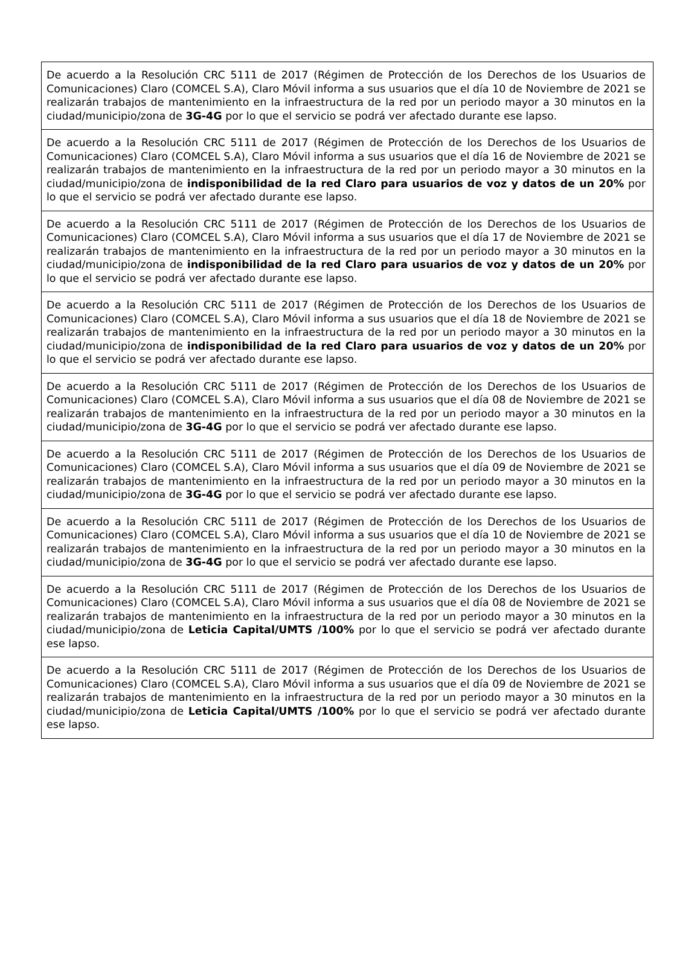| De acuerdo a la Resolución CRC 5111 de 2017 (Régimen de Protección de los Derechos de los Usuarios de Comunicaciones) Claro (COMCEL S.A), Claro Móvil informa a sus usuarios que el día 10 de Noviembre de 2021 se realizarán trabajos de mantenimiento en la infraestructura de la red por un periodo mayor a 30 minutos en la ciudad/municipio/zona de 3G-4G por lo que el servicio se podrá ver afectado durante ese lapso. |
| De acuerdo a la Resolución CRC 5111 de 2017 (Régimen de Protección de los Derechos de los Usuarios de Comunicaciones) Claro (COMCEL S.A), Claro Móvil informa a sus usuarios que el día 16 de Noviembre de 2021 se realizarán trabajos de mantenimiento en la infraestructura de la red por un periodo mayor a 30 minutos en la ciudad/municipio/zona de indisponibilidad de la red Claro para usuarios de voz y datos de un 20% por lo que el servicio se podrá ver afectado durante ese lapso. |
| De acuerdo a la Resolución CRC 5111 de 2017 (Régimen de Protección de los Derechos de los Usuarios de Comunicaciones) Claro (COMCEL S.A), Claro Móvil informa a sus usuarios que el día 17 de Noviembre de 2021 se realizarán trabajos de mantenimiento en la infraestructura de la red por un periodo mayor a 30 minutos en la ciudad/municipio/zona de indisponibilidad de la red Claro para usuarios de voz y datos de un 20% por lo que el servicio se podrá ver afectado durante ese lapso. |
| De acuerdo a la Resolución CRC 5111 de 2017 (Régimen de Protección de los Derechos de los Usuarios de Comunicaciones) Claro (COMCEL S.A), Claro Móvil informa a sus usuarios que el día 18 de Noviembre de 2021 se realizarán trabajos de mantenimiento en la infraestructura de la red por un periodo mayor a 30 minutos en la ciudad/municipio/zona de indisponibilidad de la red Claro para usuarios de voz y datos de un 20% por lo que el servicio se podrá ver afectado durante ese lapso. |
| De acuerdo a la Resolución CRC 5111 de 2017 (Régimen de Protección de los Derechos de los Usuarios de Comunicaciones) Claro (COMCEL S.A), Claro Móvil informa a sus usuarios que el día 08 de Noviembre de 2021 se realizarán trabajos de mantenimiento en la infraestructura de la red por un periodo mayor a 30 minutos en la ciudad/municipio/zona de 3G-4G por lo que el servicio se podrá ver afectado durante ese lapso. |
| De acuerdo a la Resolución CRC 5111 de 2017 (Régimen de Protección de los Derechos de los Usuarios de Comunicaciones) Claro (COMCEL S.A), Claro Móvil informa a sus usuarios que el día 09 de Noviembre de 2021 se realizarán trabajos de mantenimiento en la infraestructura de la red por un periodo mayor a 30 minutos en la ciudad/municipio/zona de 3G-4G por lo que el servicio se podrá ver afectado durante ese lapso. |
| De acuerdo a la Resolución CRC 5111 de 2017 (Régimen de Protección de los Derechos de los Usuarios de Comunicaciones) Claro (COMCEL S.A), Claro Móvil informa a sus usuarios que el día 10 de Noviembre de 2021 se realizarán trabajos de mantenimiento en la infraestructura de la red por un periodo mayor a 30 minutos en la ciudad/municipio/zona de 3G-4G por lo que el servicio se podrá ver afectado durante ese lapso. |
| De acuerdo a la Resolución CRC 5111 de 2017 (Régimen de Protección de los Derechos de los Usuarios de Comunicaciones) Claro (COMCEL S.A), Claro Móvil informa a sus usuarios que el día 08 de Noviembre de 2021 se realizarán trabajos de mantenimiento en la infraestructura de la red por un periodo mayor a 30 minutos en la ciudad/municipio/zona de Leticia Capital/UMTS /100% por lo que el servicio se podrá ver afectado durante ese lapso. |
| De acuerdo a la Resolución CRC 5111 de 2017 (Régimen de Protección de los Derechos de los Usuarios de Comunicaciones) Claro (COMCEL S.A), Claro Móvil informa a sus usuarios que el día 09 de Noviembre de 2021 se realizarán trabajos de mantenimiento en la infraestructura de la red por un periodo mayor a 30 minutos en la ciudad/municipio/zona de Leticia Capital/UMTS /100% por lo que el servicio se podrá ver afectado durante ese lapso. |